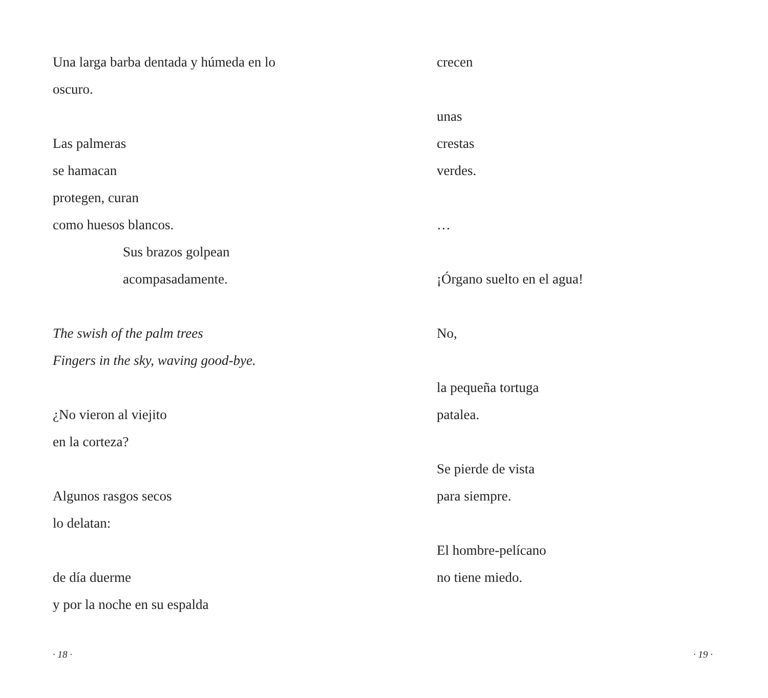Una larga barba dentada y húmeda en lo
oscuro.
Las palmeras
se hamacan
protegen, curan
como huesos blancos.
Sus brazos golpean
acompasadamente.
The swish of the palm trees
Fingers in the sky, waving good-bye.
¿No vieron al viejito
en la corteza?
Algunos rasgos secos
lo delatan:
de día duerme
y por la noche en su espalda
· 18 ·
crecen
unas
crestas
verdes.
…
¡Órgano suelto en el agua!
No,
la pequeña tortuga
patalea.
Se pierde de vista
para siempre.
El hombre-pelícano
no tiene miedo.
· 19 ·